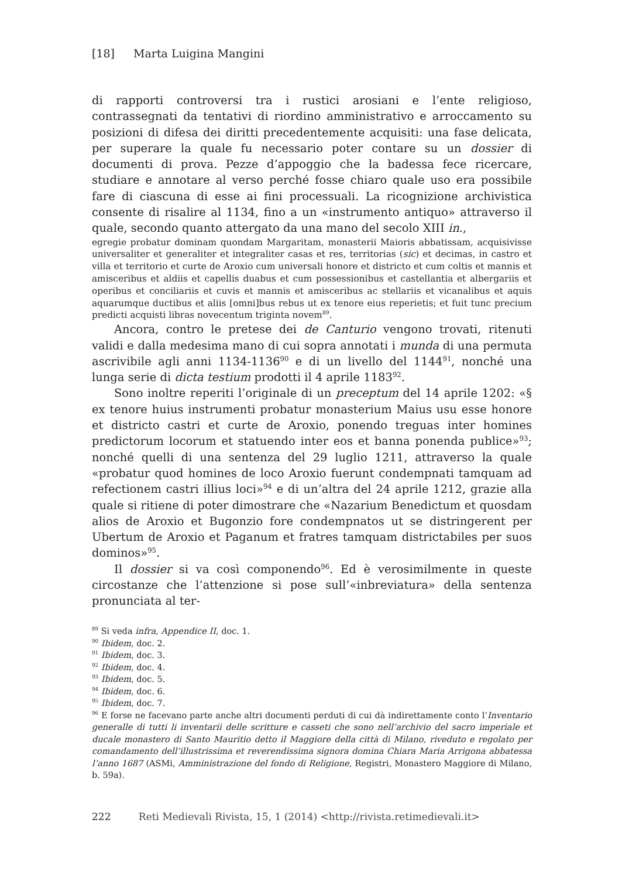[18] Marta Luigina Mangini
di rapporti controversi tra i rustici arosiani e l’ente religioso, contrassegnati da tentativi di riordino amministrativo e arroccamento su posizioni di difesa dei diritti precedentemente acquisiti: una fase delicata, per superare la quale fu necessario poter contare su un dossier di documenti di prova. Pezze d’appoggio che la badessa fece ricercare, studiare e annotare al verso perché fosse chiaro quale uso era possibile fare di ciascuna di esse ai fini processuali. La ricognizione archivistica consente di risalire al 1134, fino a un «instrumento antiquo» attraverso il quale, secondo quanto attergato da una mano del secolo XIII in.,
egregie probatur dominam quondam Margaritam, monasterii Maioris abbatissam, acquisivisse universaliter et generaliter et integraliter casas et res, territorias (sic) et decimas, in castro et villa et territorio et curte de Aroxio cum universali honore et districto et cum coltis et mannis et amisceribus et aldiis et capellis duabus et cum possessionibus et castellantia et albergariis et operibus et conciliariis et cuvis et mannis et amisceribus ac stellariis et vicanalibus et aquis aquarumque ductibus et aliis [omni]bus rebus ut ex tenore eius reperietis; et fuit tunc precium predicti acquisti libras novecentum triginta novem<sup>89</sup>.
Ancora, contro le pretese dei de Canturio vengono trovati, ritenuti validi e dalla medesima mano di cui sopra annotati i munda di una permuta ascrivibile agli anni 1134-1136<sup>90</sup> e di un livello del 1144<sup>91</sup>, nonché una lunga serie di dicta testium prodotti il 4 aprile 1183<sup>92</sup>.
Sono inoltre reperiti l’originale di un preceptum del 14 aprile 1202: «§ ex tenore huius instrumenti probatur monasterium Maius usu esse honore et districto castri et curte de Aroxio, ponendo treguas inter homines predictorum locorum et statuendo inter eos et banna ponenda publice»<sup>93</sup>; nonché quelli di una sentenza del 29 luglio 1211, attraverso la quale «probatur quod homines de loco Aroxio fuerunt condempnati tamquam ad refectionem castri illius loci»<sup>94</sup> e di un’altra del 24 aprile 1212, grazie alla quale si ritiene di poter dimostrare che «Nazarium Benedictum et quosdam alios de Aroxio et Bugonzio fore condempnatos ut se distringerent per Ubertum de Aroxio et Paganum et fratres tamquam districtabiles per suos dominos»<sup>95</sup>.
Il dossier si va così componendo<sup>96</sup>. Ed è verosimilmente in queste circostanze che l’attenzione si pose sull’«inbreviatura» della sentenza pronunciata al ter-
<sup>89</sup> Si veda infra, Appendice II, doc. 1.
<sup>90</sup> Ibidem, doc. 2.
<sup>91</sup> Ibidem, doc. 3.
<sup>92</sup> Ibidem, doc. 4.
<sup>93</sup> Ibidem, doc. 5.
<sup>94</sup> Ibidem, doc. 6.
<sup>95</sup> Ibidem, doc. 7.
<sup>96</sup> E forse ne facevano parte anche altri documenti perduti di cui dà indirettamente conto l’Inventario generalle di tutti li inventarii delle scritture e casseti che sono nell’archivio del sacro imperiale et ducale monastero di Santo Mauritio detto il Maggiore della città di Milano, riveduto e regolato per comandamento dell’illustrissima et reverendissima signora domina Chiara Maria Arrigona abbatessa l’anno 1687 (ASMi, Amministrazione del fondo di Religione, Registri, Monastero Maggiore di Milano, b. 59a).
222 Reti Medievali Rivista, 15, 1 (2014) <http://rivista.retimedievali.it>